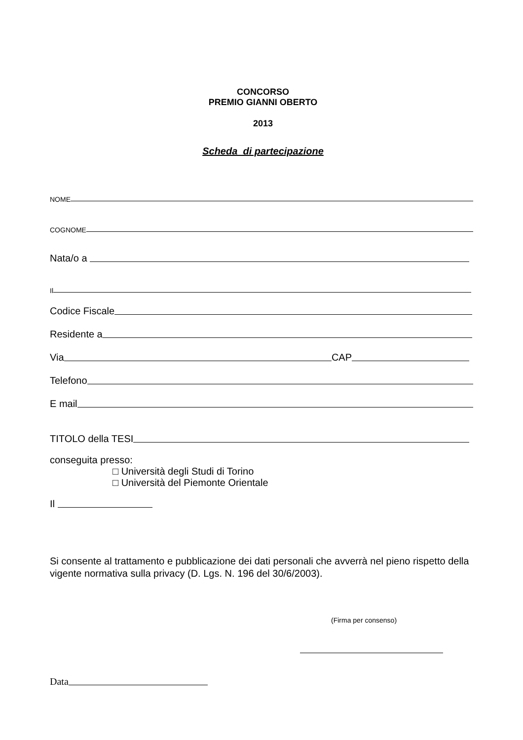CONCORSO
PREMIO GIANNI OBERTO
2013
Scheda di partecipazione
NOME
COGNOME
Nata/o a
Il
Codice Fiscale
Residente a
Via CAP
Telefono
E mail
TITOLO della TESI
conseguita presso:
□ Università degli Studi di Torino
□ Università del Piemonte Orientale
Il
Si consente al trattamento e pubblicazione dei dati personali che avverrà nel pieno rispetto della vigente normativa sulla privacy (D. Lgs. N. 196 del 30/6/2003).
(Firma per consenso)
Data